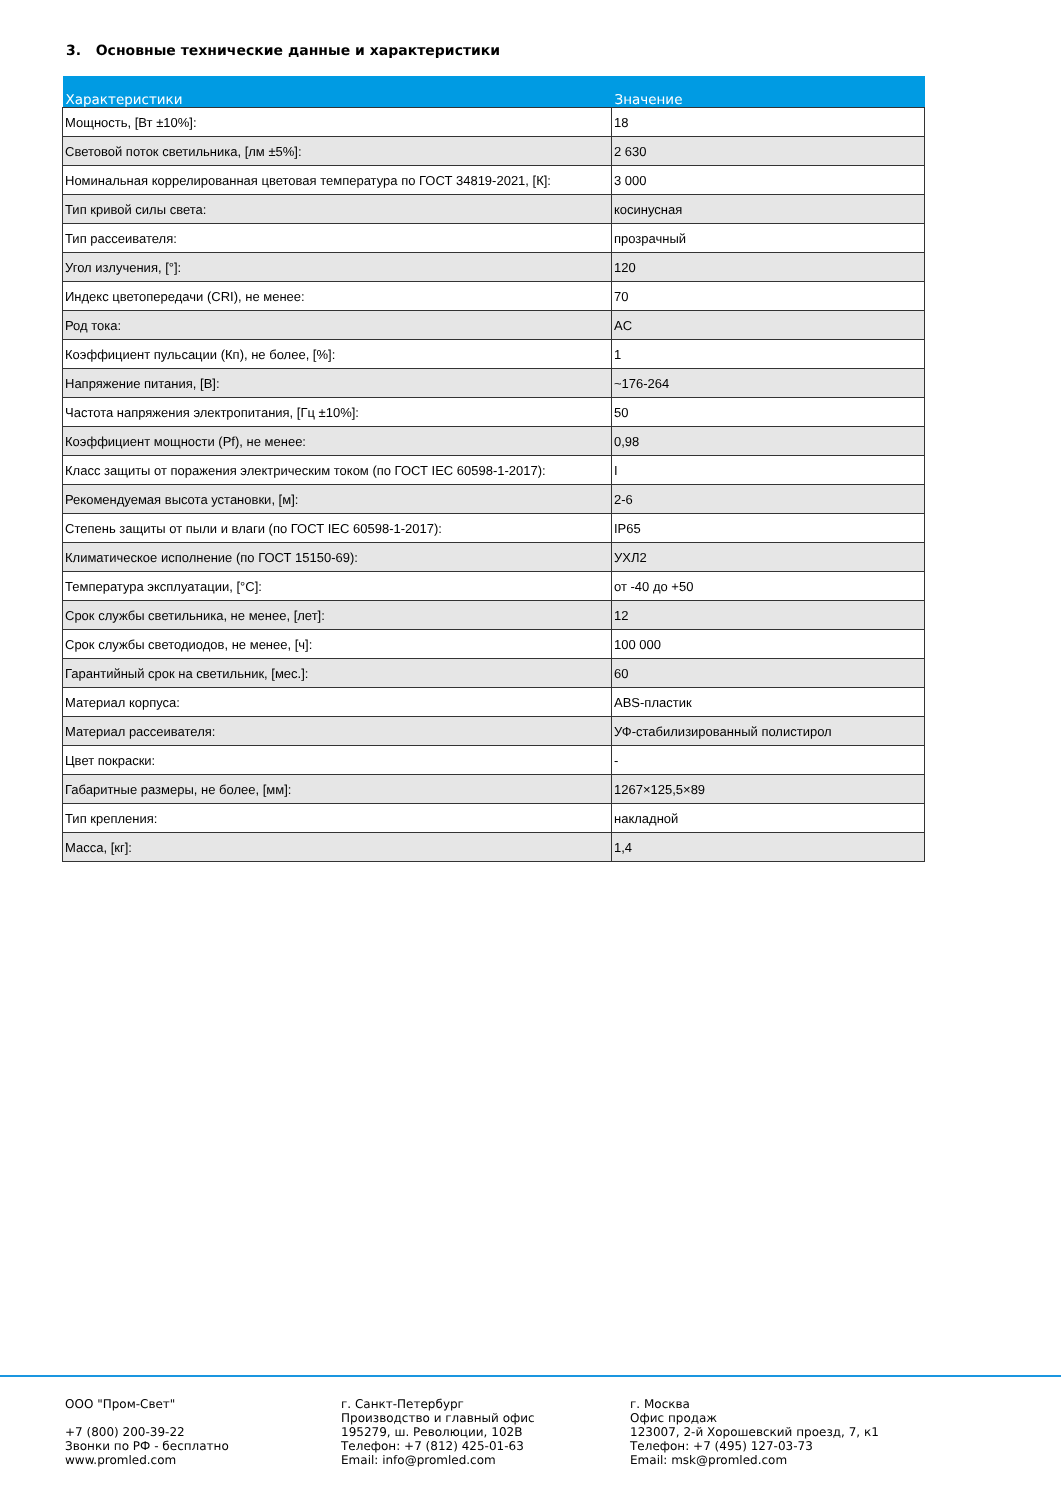3. Основные технические данные и характеристики
| Характеристики | Значение |
| --- | --- |
| Мощность, [Вт ±10%]: | 18 |
| Световой поток светильника, [лм ±5%]: | 2 630 |
| Номинальная коррелированная цветовая температура по ГОСТ 34819-2021, [К]: | 3 000 |
| Тип кривой силы света: | косинусная |
| Тип рассеивателя: | прозрачный |
| Угол излучения, [°]: | 120 |
| Индекс цветопередачи (CRI), не менее: | 70 |
| Род тока: | AC |
| Коэффициент пульсации (Кп), не более, [%]: | 1 |
| Напряжение питания, [В]: | ~176-264 |
| Частота напряжения электропитания, [Гц ±10%]: | 50 |
| Коэффициент мощности (Pf), не менее: | 0,98 |
| Класс защиты от поражения электрическим током (по ГОСТ IEC 60598-1-2017): | I |
| Рекомендуемая высота установки, [м]: | 2-6 |
| Степень защиты от пыли и влаги (по ГОСТ IEC 60598-1-2017): | IP65 |
| Климатическое исполнение (по ГОСТ 15150-69): | УХЛ2 |
| Температура эксплуатации, [°C]: | от -40 до +50 |
| Срок службы светильника, не менее, [лет]: | 12 |
| Срок службы светодиодов, не менее, [ч]: | 100 000 |
| Гарантийный срок на светильник, [мес.]: | 60 |
| Материал корпуса: | ABS-пластик |
| Материал рассеивателя: | УФ-стабилизированный полистирол |
| Цвет покраски: | - |
| Габаритные размеры, не более, [мм]: | 1267×125,5×89 |
| Тип крепления: | накладной |
| Масса, [кг]: | 1,4 |
ООО "Пром-Свет" +7 (800) 200-39-22 Звонки по РФ - бесплатно www.promled.com
г. Санкт-Петербург Производство и главный офис 195279, ш. Революции, 102В Телефон: +7 (812) 425-01-63 Email: info@promled.com
г. Москва Офис продаж 123007, 2-й Хорошевский проезд, 7, к1 Телефон: +7 (495) 127-03-73 Email: msk@promled.com